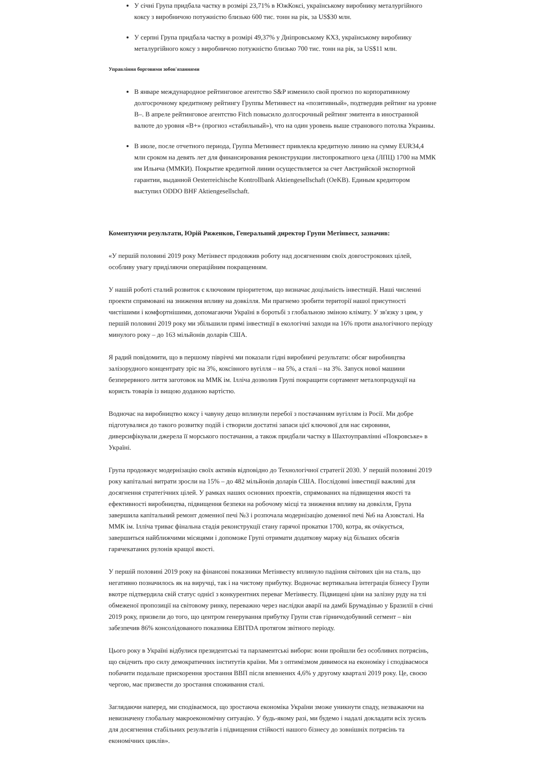У січні Група придбала частку в розмірі 23,71% в ЮжКоксі, українському виробнику металургійного коксу з виробничою потужністю близько 600 тис. тонн на рік, за US$30 млн.
У серпні Група придбала частку в розмірі 49,37% у Дніпровському КХЗ, українському виробнику металургійного коксу з виробничою потужністю близько 700 тис. тонн на рік, за US$11 млн.
Управління борговими зобов'язаннями
В январе международное рейтинговое агентство S&P изменило свой прогноз по корпоративному долгосрочному кредитному рейтингу Группы Метинвест на «позитивный», подтвердив рейтинг на уровне B–. В апреле рейтинговое агентство Fitch повысило долгосрочный рейтинг эмитента в иностранной валюте до уровня «B+» (прогноз «стабильный»), что на один уровень выше странового потолка Украины.
В июле, после отчетного периода, Группа Метинвест привлекла кредитную линию на сумму EUR34,4 млн сроком на девять лет для финансирования реконструкции листопрокатного цеха (ЛПЦ) 1700 на ММК им Ильича (ММКИ). Покрытие кредитной линии осуществляется за счет Австрийской экспортной гарантии, выданной Oesterreichische Kontrollbank Aktiengesellschaft (OeKB). Единым кредитором выступил ODDO BHF Aktiengesellschaft.
Коментуючи результати, Юрій Риженков, Генеральний директор Групи Метінвест, зазначив:
«У першій половині 2019 року Метінвест продовжив роботу над досягненням своїх довгострокових цілей, особливу увагу приділяючи операційним покращенням.
У нашій роботі сталий розвиток є ключовим пріоритетом, що визначає доцільність інвестицій. Наші численні проекти спрямовані на зниження впливу на довкілля. Ми прагнемо зробити території нашої присутності чистішими і комфортнішими, допомагаючи Україні в боротьбі з глобальною зміною клімату. У зв'язку з цим, у першій половині 2019 року ми збільшили прямі інвестиції в екологічні заходи на 16% проти аналогічного періоду минулого року – до 163 мільйонів доларів США.
Я радий повідомити, що в першому півріччі ми показали гідні виробничі результати: обсяг виробництва залізорудного концентрату зріс на 3%, коксівного вугілля – на 5%, а сталі – на 3%. Запуск нової машини безперервного лиття заготовок на ММК ім. Ілліча дозволив Групі покращити сортамент металопродукції на користь товарів із вищою доданою вартістю.
Водночас на виробництво коксу і чавуну дещо вплинули перебої з постачанням вугіллям із Росії. Ми добре підготувалися до такого розвитку подій і створили достатні запаси цієї ключової для нас сировини, диверсифікували джерела її морського постачання, а також придбали частку в Шахтоуправлінні «Покровське» в Україні.
Група продовжує модернізацію своїх активів відповідно до Технологічної стратегії 2030. У першій половині 2019 року капітальні витрати зросли на 15% – до 482 мільйонів доларів США. Послідовні інвестиції важливі для досягнення стратегічних цілей. У рамках наших основних проектів, спрямованих на підвищення якості та ефективності виробництва, підвищення безпеки на робочому місці та зниження впливу на довкілля, Група завершила капітальний ремонт доменної печі №3 і розпочала модернізацію доменної печі №6 на Азовсталі. На ММК ім. Ілліча триває фінальна стадія реконструкції стану гарячої прокатки 1700, котра, як очікується, завершиться найближчими місяцями і допоможе Групі отримати додаткову маржу від більших обсягів гарячекатаних рулонів кращої якості.
У першій половині 2019 року на фінансові показники Метінвесту вплинуло падіння світових цін на сталь, що негативно позначилось як на виручці, так і на чистому прибутку. Водночас вертикальна інтеграція бізнесу Групи вкотре підтвердила свій статус однієї з конкурентних переваг Метінвесту. Підвищені ціни на залізну руду на тлі обмеженої пропозиції на світовому ринку, переважно через наслідки аварії на дамбі Брумадінью у Бразилії в січні 2019 року, призвели до того, що центром генерування прибутку Групи став гірничодобувний сегмент – він забезпечив 86% консолідованого показника EBITDA протягом звітного періоду.
Цього року в Україні відбулися президентські та парламентські вибори: вони пройшли без особливих потрясінь, що свідчить про силу демократичних інститутів країни. Ми з оптимізмом дивимося на економіку і сподіваємося побачити подальше прискорення зростання ВВП після впевнених 4,6% у другому кварталі 2019 року. Це, своєю чергою, має призвести до зростання споживання сталі.
Заглядаючи наперед, ми сподіваємося, що зростаюча економіка України зможе уникнути спаду, незважаючи на невизначену глобальну макроекономічну ситуацію. У будь-якому разі, ми будемо і надалі докладати всіх зусиль для досягнення стабільних результатів і підвищення стійкості нашого бізнесу до зовнішніх потрясінь та економічних циклів».